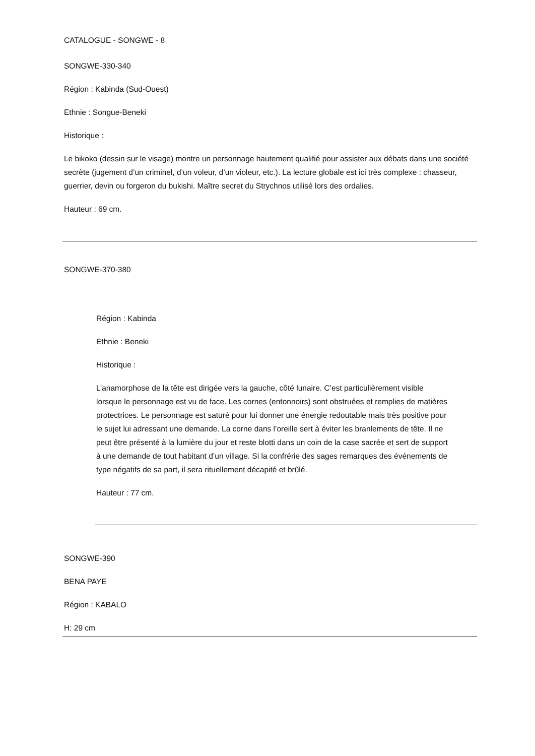CATALOGUE - SONGWE - 8
SONGWE-330-340
Région : Kabinda (Sud-Ouest)
Ethnie : Songue-Beneki
Historique :
Le bikoko (dessin sur le visage) montre un personnage hautement qualifié pour assister aux débats dans une société secrète (jugement d’un criminel, d’un voleur, d’un violeur, etc.). La lecture globale est ici très complexe : chasseur, guerrier, devin ou forgeron du bukishi. Maître secret du Strychnos utilisé lors des ordalies.
Hauteur : 69 cm.
SONGWE-370-380
Région : Kabinda
Ethnie : Beneki
Historique :
L’anamorphose de la tête est dirigée vers la gauche, côté lunaire. C’est particulièrement visible lorsque le personnage est vu de face. Les cornes (entonnoirs) sont obstruées et remplies de matières protectrices. Le personnage est saturé pour lui donner une énergie redoutable mais très positive pour le sujet lui adressant une demande. La corne dans l’oreille sert à éviter les branlements de tête. Il ne peut être présenté à la lumière du jour et reste blotti dans un coin de la case sacrée et sert de support à une demande de tout habitant d’un village. Si la confrérie des sages remarques des événements de type négatifs de sa part, il sera rituellement décapité et brûlé.
Hauteur : 77 cm.
SONGWE-390
BENA PAYE
Région : KABALO
H: 29 cm